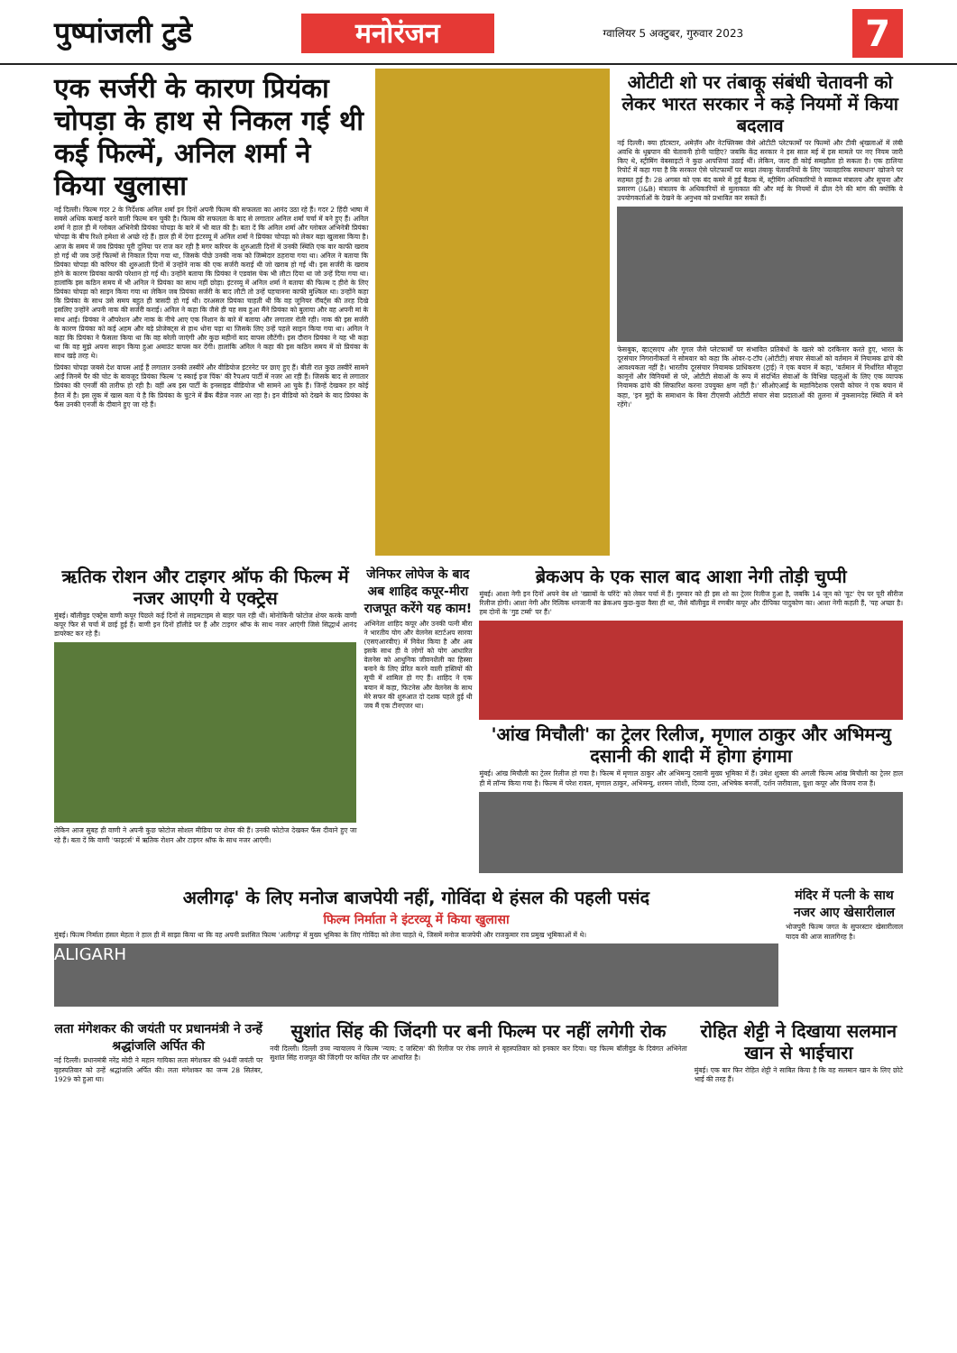पुष्पांजली टुडे मनोरंजन ग्वालियर 5 अक्टुबर, गुरुवार 2023 7
एक सर्जरी के कारण प्रियंका चोपड़ा के हाथ से निकल गई थी कई फिल्में, अनिल शर्मा ने किया खुलासा
नई दिल्ली। फिल्म गदर 2 के निर्देशक अनिल शर्मा इन दिनों अपनी फिल्म की सफलता का आनंद उठा रहे हैं। गदर 2 हिंदी भाषा में सबसे अधिक कमाई करने वाली फिल्म बन चुकी है। फिल्म की सफलता के बाद से लगातार अनिल शर्मा चर्चा में बने हुए हैं। अनिल शर्मा ने हाल ही में ग्लोबल अभिनेत्री प्रियंका चोपड़ा के बारे में भी बात की है। बता दें कि अनिल शर्मा और ग्लोबल अभिनेत्री प्रियंका चोपड़ा के बीच रिश्ते हमेशा से अच्छे रहे हैं। हाल ही में देगा इंटरव्यू में अनिल शर्मा ने प्रियंका चोपड़ा को लेकर बड़ा खुलासा किया है। आज के समय में जब प्रियंका पूरी दुनिया पर राज कर रही है मगर करियर के शुरुआती दिनों में उनकी स्थिति एक बार काफी खराब हो गई थी जब उन्हें फिल्मों से निकाल दिया गया था, जिसके पीछे उनकी नाक को जिम्मेदार ठहराया गया था। अनिल ने बताया कि प्रियंका चोपड़ा की करियर की शुरुआती दिनों में उन्होंने नाक की एक सर्जरी कराई थी जो खराब हो गई थी। इस सर्जरी के खराब होने के कारण प्रियंका काफी परेशान हो गई थी। उन्होंने बताया कि प्रियंका ने एडवांस चेक भी लौटा दिया था जो उन्हें दिया गया था। हालांकि इस कठिन समय में भी अनिल ने प्रियंका का साथ नहीं छोड़ा। इंटरव्यू में अनिल शर्मा ने बताया की फिल्म द हीरो के लिए प्रियंका चोपड़ा को साइन किया गया था लेकिन जब प्रियंका सर्जरी के बाद लौटी तो उन्हें पहचानना काफी मुश्किल था। उन्होंने कहा कि प्रियंका के साथ उसे समय बहुत ही त्रासदी हो गई थी। दरअसल प्रियंका चाहती थी कि वह जूनियर रॉबर्ट्स की तरह दिखे इसलिए उन्होंने अपनी नाक की सर्जरी कराई। अनिल ने कहा कि जैसे ही यह सब हुआ मैंने प्रियंका को बुलाया और वह अपनी मां के साथ आई। प्रियंका ने ऑपरेशन और नाक के नीचे आए एक निशान के बारे में बताया और लगातार रोती रही। नाक की इस सर्जरी के कारण प्रियंका को कई अहम और बड़े प्रोजेक्ट्स से हाथ धोना पड़ा था जिसके लिए उन्हें पहले साइन किया गया था। अनिल ने कहा कि प्रियंका ने फैसला किया था कि वह बरेली जाएंगी और कुछ महीनों बाद वापस लौटेंगी। इस दौरान प्रियंका ने यह भी कहा था कि वह मुझे अपना साइन किया हुआ अमाउंट वापस कर देंगी। हालांकि अनिल ने कहा की इस कठिन समय में वो प्रियंका के साथ खड़े तरह थे।
प्रियंका चोपड़ा जबसे देश वापस आई हैं लगातार उनकी तस्वीरें और वीडियोज इंटरनेट पर छाए हुए हैं। बीती रात कुछ तस्वीरें सामने आईं जिनमें पैर की चोट के बावजूद प्रियंका फिल्म 'द स्काई इज पिंक' की रैपअप पार्टी में नजर आ रही हैं। जिसके बाद से लगातार प्रियंका की एनर्जी की तारीफ हो रही है। वहीं अब इस पार्टी के इनसाइड वीडियोज भी सामने आ चुके हैं। जिन्हें देखकर हर कोई हैरत में है। इस लुक में खास बता ये है कि प्रियंका के घुटने में ब्रैंक बैंडेज नजर आ रहा है। इन वीडियो को देखने के बाद प्रियंका के फैंस उनकी एनर्जी के दीवाने हुए जा रहे हैं।
ओटीटी शो पर तंबाकू संबंधी चेतावनी को लेकर भारत सरकार ने कड़े नियमों में किया बदलाव
नई दिल्ली। क्या हॉटस्टार, अमेज़ॅन और नेटफ्लिक्स जैसे ओटीटी प्लेटफार्मों पर फिल्मों और टीवी श्रृंखलाओं में लंबी अवधि के धूम्रपान की चेतावनी होनी चाहिए? जबकि केंद्र सरकार ने इस साल मई में इस मामले पर नए नियम जारी किए थे, स्ट्रीमिंग वेबसाइटों ने कुछ आपत्तियां उठाई थीं। लेकिन, जल्द ही कोई समझौता हो सकता है। एक हालिया रिपोर्ट में कहा गया है कि सरकार ऐसे प्लेटफार्मों पर सख्त तंबाकू चेतावनियों के लिए 'व्यावहारिक समाधान' खोजने पर सहमत हुई है। 28 अगस्त को एक बंद कमरे में हुई बैठक में, स्ट्रीमिंग अधिकारियों ने स्वास्थ्य मंत्रालय और सूचना और प्रसारण (I&B) मंत्रालय के अधिकारियों से मुलाकात की और मई के नियमों में ढील देने की मांग की क्योंकि वे उपयोगकर्ताओं के देखने के अनुभव को प्रभावित कर सकते हैं।
फेसबुक, व्हाट्सएप और गूगल जैसे प्लेटफार्मों पर संभावित प्रतिबंधों के खतरे को दरकिनार करते हुए, भारत के दूरसंचार निगरानीकर्ता ने सोमवार को कहा कि ओवर-द-टॉप (ओटीटी) संचार सेवाओं को वर्तमान में नियामक ढांचे की आवश्यकता नहीं है। भारतीय दूरसंचार नियामक प्राधिकरण (ट्राई) ने एक बयान में कहा, 'वर्तमान में निर्धारित मौजूदा कानूनों और विनियमों से परे, ओटीटी सेवाओं के रूप में संदर्भित सेवाओं के विभिन्न पहलुओं के लिए एक व्यापक नियामक ढांचे की सिफारिश करना उपयुक्त क्षण नहीं है।' सीओएआई के महानिदेशक एसपी कोचर ने एक बयान में कहा, 'इन मुद्दों के समाधान के बिना टीएसपी ओटीटी संचार सेवा प्रदाताओं की तुलना में नुकसानदेह स्थिति में बने रहेंगे।'
ऋतिक रोशन और टाइगर श्रॉफ की फिल्म में नजर आएगी ये एक्ट्रेस
मुंबई। बॉलीवुड एक्ट्रेस वाणी कपूर पिछले कई दिनों से लाइमटाइम से बाहर चल रही थीं। मोनोकिनी फोटोज शेयर करके वाणी कपूर फिर से चर्चा में छाई हुई हैं। वाणी इन दिनों हॉलीडे पर हैं और टाइगर श्रॉफ के साथ नजर आएंगी जिसे सिद्धार्थ आनंद डायरेक्ट कर रहे हैं।
लेकिन आज सुबह ही वाणी ने अपनी कुछ फोटोज सोशल मीडिया पर शेयर की हैं। उनकी फोटोज देखकर फैंस दीवाने हुए जा रहे हैं। बता दें कि वाणी 'फाइटर्स' में ऋतिक रोशन और टाइगर श्रॉफ के साथ नजर आएंगी।
जेनिफर लोपेज के बाद अब शाहिद कपूर-मीरा राजपूत करेंगे यह काम!
अभिनेता शाहिद कपूर और उनकी पत्नी मीरा ने भारतीय योग और वेलनेस स्टार्टअप सारवा (एसएआरवीए) में निवेश किया है और अब इसके साथ ही वे लोगों को योग आधारित वेलनेस को आधुनिक जीवनशैली का हिस्सा बनाने के लिए प्रेरित करने वाली हस्तियों की सूची में शामिल हो गए हैं। शाहिद ने एक बयान में कहा, फिटनेस और वेलनेस के साथ मेरे सफर की शुरुआत दो दशक पहले हुई थी जब मैं एक टीनएजर था।
ब्रेकअप के एक साल बाद आशा नेगी तोड़ी चुप्पी
मुंबई। आशा नेगी इन दिनों अपने वेब शो 'ख्वाबों के परिंदे' को लेकर चर्चा में हैं। गुरुवार को ही इस शो का ट्रेलर रिलीज हुआ है, जबकि 14 जून को 'वूट' ऐप पर पूरी सीरीज रिलीज होगी। आशा नेगी और रित्विक धनजानी का ब्रेकअप कुछ-कुछ वैसा ही था, जैसे बॉलीवुड में रणबीर कपूर और दीपिका पादुकोण का। आशा नेगी कहती हैं, 'यह अच्छा है। हम दोनों के 'गुड टर्म्स' पर हैं।'
'आंख मिचौली' का ट्रेलर रिलीज, मृणाल ठाकुर और अभिमन्यु दसानी की शादी में होगा हंगामा
मुंबई। आंख मिचौली का ट्रेलर रिलीज हो गया है। फिल्म में मृणाल ठाकुर और अभिमन्यु दसानी मुख्य भूमिका में हैं। उमेश शुक्ला की अगली फिल्म आंख मिचौली का ट्रेलर हाल ही में लॉन्च किया गया है। फिल्म में परेश रावल, मृणाल ठाकुर, अभिमन्यु, शरमन जोशी, दिव्या दत्ता, अभिषेक बनर्जी, दर्शन जरीवाला, ग्रुशा कपूर और विजय राज हैं।
अलीगढ़' के लिए मनोज बाजपेयी नहीं, गोविंदा थे हंसल की पहली पसंद
फिल्म निर्माता ने इंटरव्यू में किया खुलासा
मुंबई। फिल्म निर्माता हंसल मेहता ने हाल ही में साझा किया था कि वह अपनी प्रशंसित फिल्म 'अलीगढ़' में मुख्य भूमिका के लिए गोविंदा को लेना चाहते थे, जिसमें मनोज बाजपेयी और राजकुमार राव प्रमुख भूमिकाओं में थे।
ALIGARH
मंदिर में पत्नी के साथ नजर आए खेसारीलाल
भोजपुरी फिल्म जगत के सुपरस्टार खेसारीलाल यादव की आज सालगिरह है।
लता मंगेशकर की जयंती पर प्रधानमंत्री ने उन्हें श्रद्धांजलि अर्पित की
नई दिल्ली। प्रधानमंत्री नरेंद्र मोदी ने महान गायिका लता मंगेशकर की 94वीं जयंती पर बृहस्पतिवार को उन्हें श्रद्धांजलि अर्पित की। लता मंगेशकर का जन्म 28 सितंबर, 1929 को हुआ था।
सुशांत सिंह की जिंदगी पर बनी फिल्म पर नहीं लगेगी रोक
नयी दिल्ली। दिल्ली उच्च न्यायालय ने फिल्म 'न्याय: द जस्टिस' की रिलीज पर रोक लगाने से बृहस्पतिवार को इनकार कर दिया। यह फिल्म बॉलीवुड के दिवंगत अभिनेता सुशांत सिंह राजपूत की जिंदगी पर कथित तौर पर आधारित है।
रोहित शेट्टी ने दिखाया सलमान खान से भाईचारा
मुंबई। एक बार फिर रोहित शेट्टी ने साबित किया है कि वह सलमान खान के लिए छोटे भाई की तरह हैं।